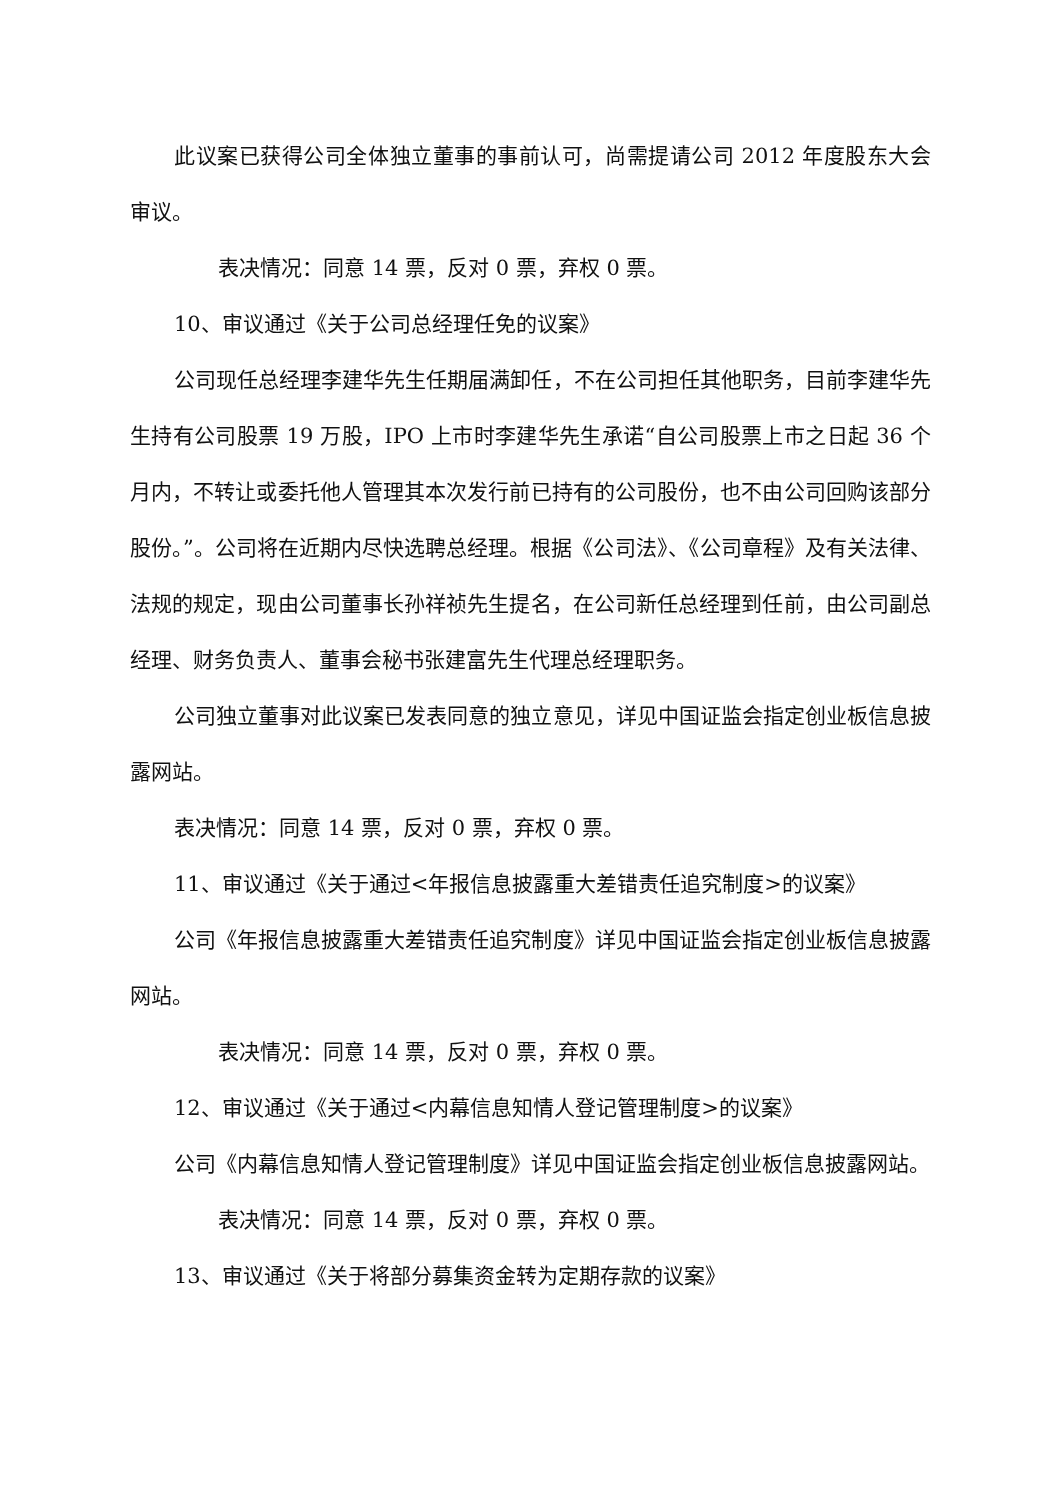此议案已获得公司全体独立董事的事前认可，尚需提请公司 2012 年度股东大会审议。
表决情况：同意 14 票，反对 0 票，弃权 0 票。
10、审议通过《关于公司总经理任免的议案》
公司现任总经理李建华先生任期届满卸任，不在公司担任其他职务，目前李建华先生持有公司股票 19 万股，IPO 上市时李建华先生承诺“自公司股票上市之日起 36 个月内，不转让或委托他人管理其本次发行前已持有的公司股份，也不由公司回购该部分股份。”。公司将在近期内尽快选聘总经理。根据《公司法》、《公司章程》及有关法律、法规的规定，现由公司董事长孙祥祯先生提名，在公司新任总经理到任前，由公司副总经理、财务负责人、董事会秘书张建富先生代理总经理职务。
公司独立董事对此议案已发表同意的独立意见，详见中国证监会指定创业板信息披露网站。
表决情况：同意 14 票，反对 0 票，弃权 0 票。
11、审议通过《关于通过<年报信息披露重大差错责任追究制度>的议案》
公司《年报信息披露重大差错责任追究制度》详见中国证监会指定创业板信息披露网站。
表决情况：同意 14 票，反对 0 票，弃权 0 票。
12、审议通过《关于通过<内幕信息知情人登记管理制度>的议案》
公司《内幕信息知情人登记管理制度》详见中国证监会指定创业板信息披露网站。
表决情况：同意 14 票，反对 0 票，弃权 0 票。
13、审议通过《关于将部分募集资金转为定期存款的议案》